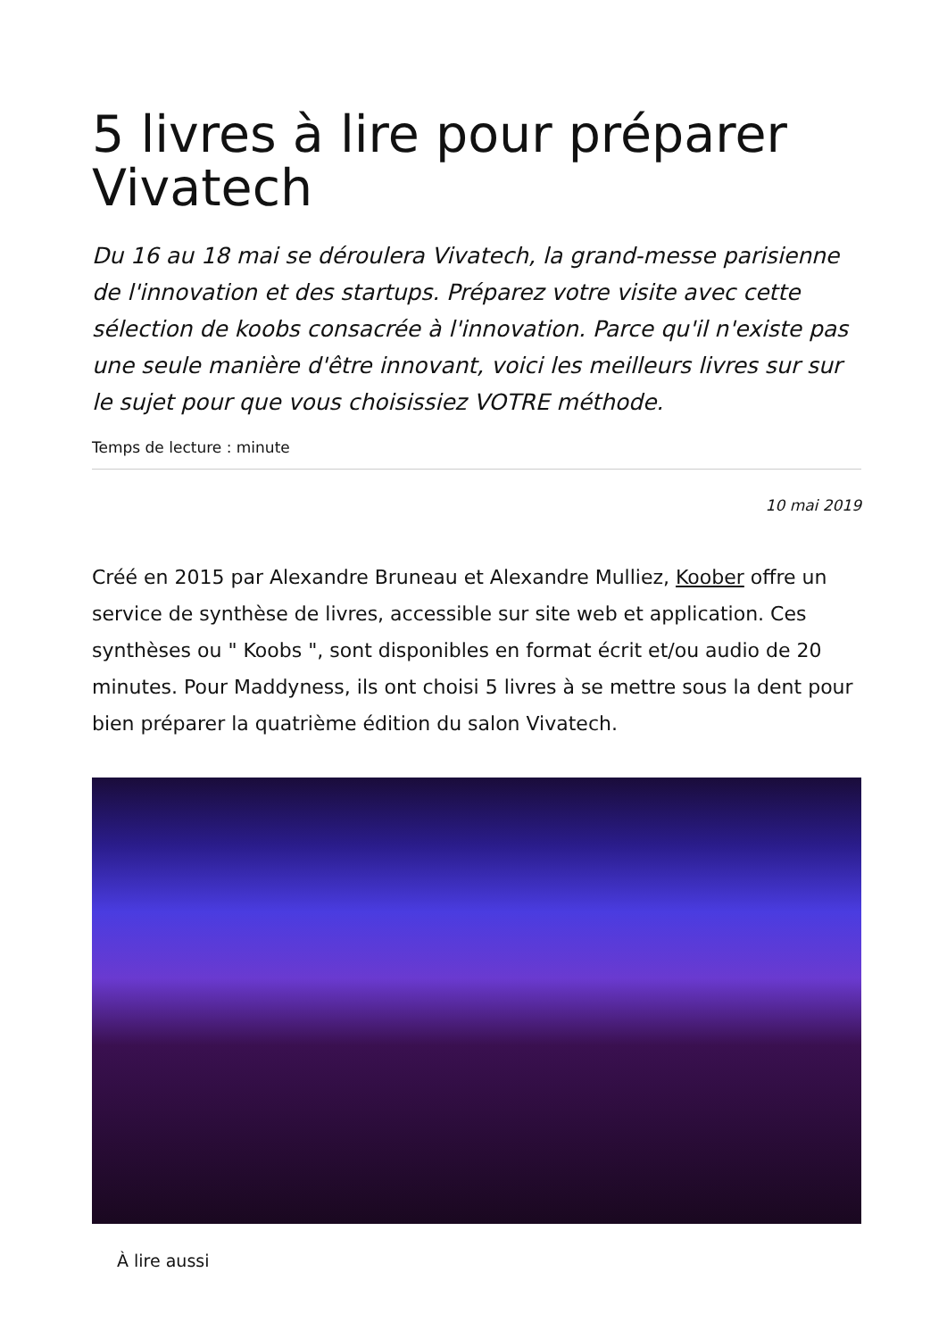5 livres à lire pour préparer Vivatech
Du 16 au 18 mai se déroulera Vivatech, la grand-messe parisienne de l'innovation et des startups. Préparez votre visite avec cette sélection de koobs consacrée à l'innovation. Parce qu'il n'existe pas une seule manière d'être innovant, voici les meilleurs livres sur sur le sujet pour que vous choisissiez VOTRE méthode.
Temps de lecture : minute
10 mai 2019
Créé en 2015 par Alexandre Bruneau et Alexandre Mulliez, Koober offre un service de synthèse de livres, accessible sur site web et application. Ces synthèses ou " Koobs ", sont disponibles en format écrit et/ou audio de 20 minutes. Pour Maddyness, ils ont choisi 5 livres à se mettre sous la dent pour bien préparer la quatrième édition du salon Vivatech.
À lire aussi